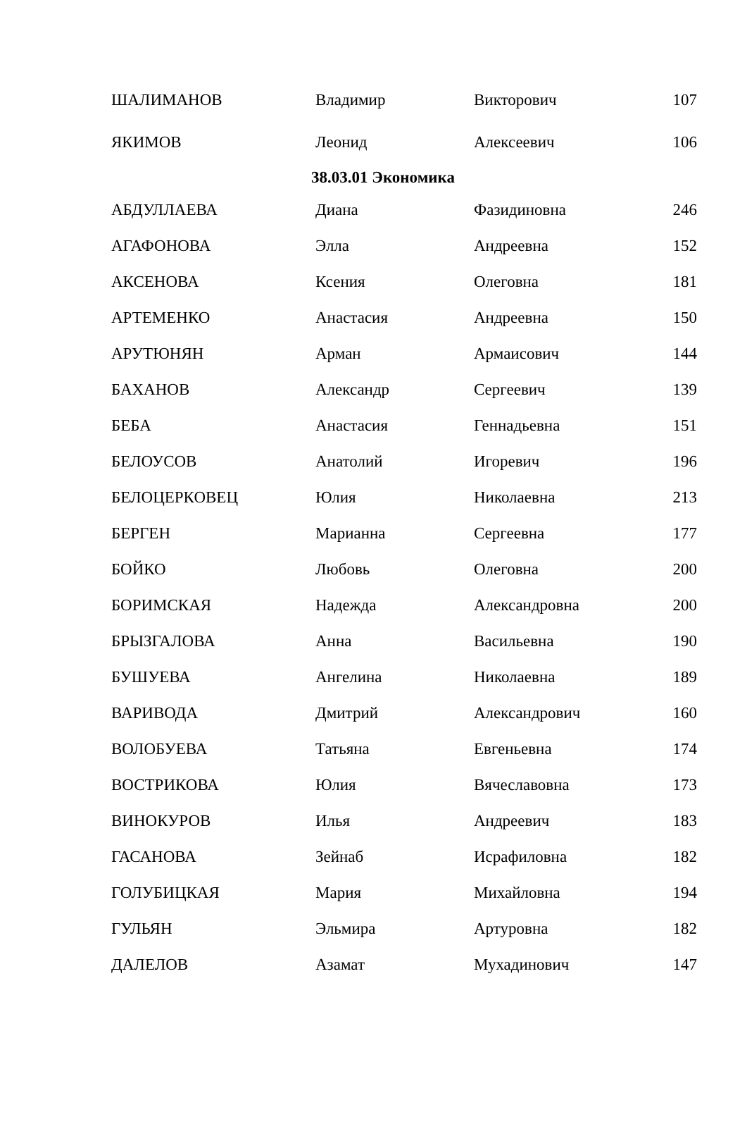| ШАЛИМАНОВ | Владимир | Викторович | 107 |
| ЯКИМОВ | Леонид | Алексеевич | 106 |
| 38.03.01 Экономика | | | |
| АБДУЛЛАЕВА | Диана | Фазидиновна | 246 |
| АГАФОНОВА | Элла | Андреевна | 152 |
| АКСЕНОВА | Ксения | Олеговна | 181 |
| АРТЕМЕНКО | Анастасия | Андреевна | 150 |
| АРУТЮНЯН | Арман | Армаисович | 144 |
| БАХАНОВ | Александр | Сергеевич | 139 |
| БЕБА | Анастасия | Геннадьевна | 151 |
| БЕЛОУСОВ | Анатолий | Игоревич | 196 |
| БЕЛОЦЕРКОВЕЦ | Юлия | Николаевна | 213 |
| БЕРГЕН | Марианна | Сергеевна | 177 |
| БОЙКО | Любовь | Олеговна | 200 |
| БОРИМСКАЯ | Надежда | Александровна | 200 |
| БРЫЗГАЛОВА | Анна | Васильевна | 190 |
| БУШУЕВА | Ангелина | Николаевна | 189 |
| ВАРИВОДА | Дмитрий | Александрович | 160 |
| ВОЛОБУЕВА | Татьяна | Евгеньевна | 174 |
| ВОСТРИКОВА | Юлия | Вячеславовна | 173 |
| ВИНОКУРОВ | Илья | Андреевич | 183 |
| ГАСАНОВА | Зейнаб | Исрафиловна | 182 |
| ГОЛУБИЦКАЯ | Мария | Михайловна | 194 |
| ГУЛЬЯН | Эльмира | Артуровна | 182 |
| ДАЛЕЛОВ | Азамат | Мухадинович | 147 |